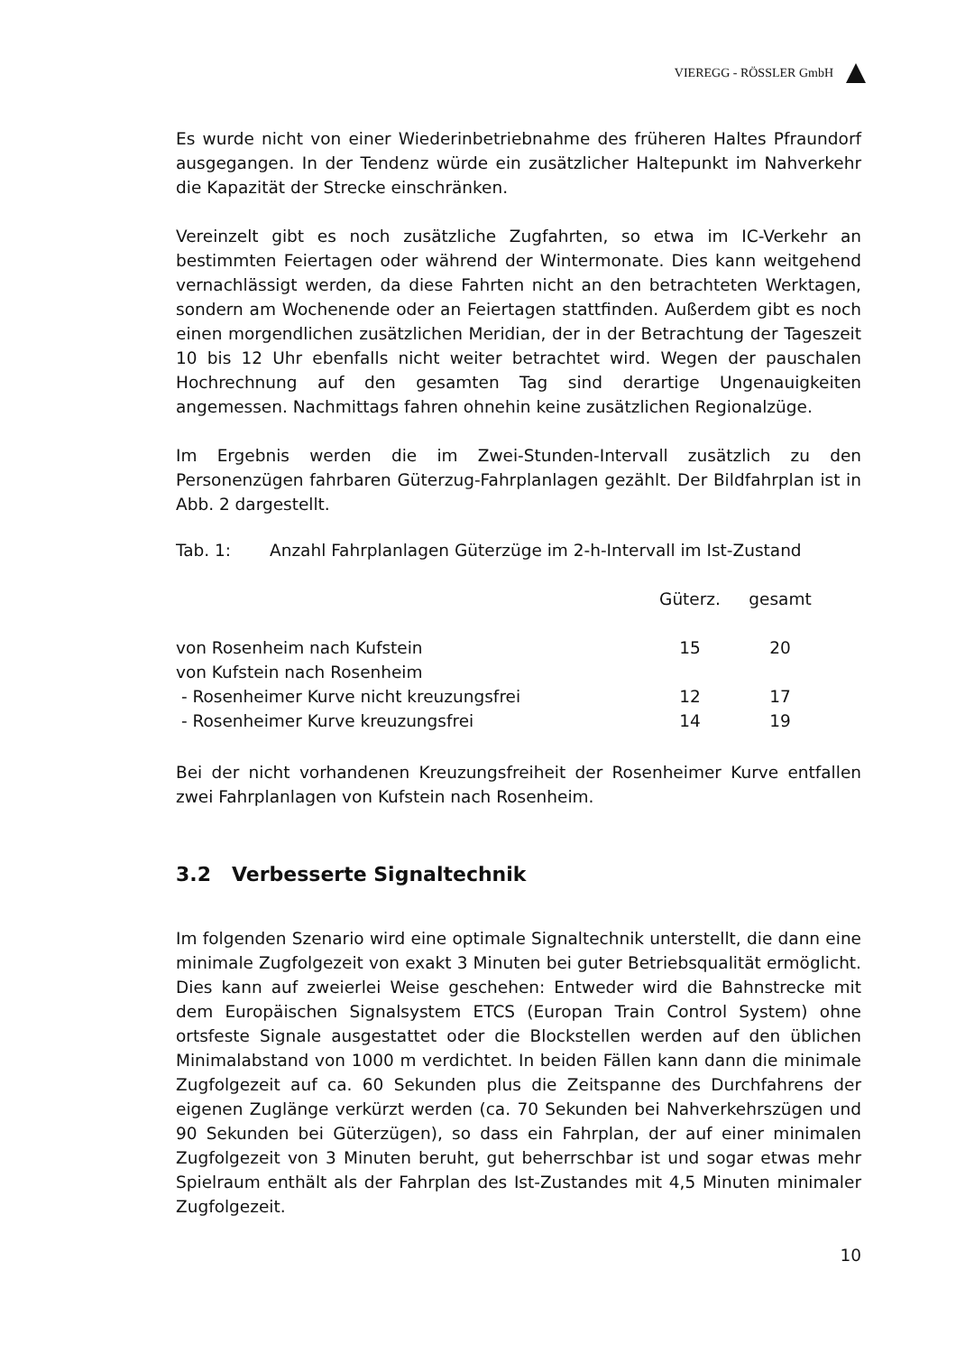VIEREGG - RÖSSLER GmbH
Es wurde nicht von einer Wiederinbetriebnahme des früheren Haltes Pfraundorf ausgegangen. In der Tendenz würde ein zusätzlicher Haltepunkt im Nahverkehr die Kapazität der Strecke einschränken.
Vereinzelt gibt es noch zusätzliche Zugfahrten, so etwa im IC-Verkehr an bestimmten Feiertagen oder während der Wintermonate. Dies kann weitgehend vernachlässigt werden, da diese Fahrten nicht an den betrachteten Werktagen, sondern am Wochenende oder an Feiertagen stattfinden. Außerdem gibt es noch einen morgendlichen zusätzlichen Meridian, der in der Betrachtung der Tageszeit 10 bis 12 Uhr ebenfalls nicht weiter betrachtet wird. Wegen der pauschalen Hochrechnung auf den gesamten Tag sind derartige Ungenauigkeiten angemessen. Nachmittags fahren ohnehin keine zusätzlichen Regionalzüge.
Im Ergebnis werden die im Zwei-Stunden-Intervall zusätzlich zu den Personenzügen fahrbaren Güterzug-Fahrplanlagen gezählt. Der Bildfahrplan ist in Abb. 2 dargestellt.
Tab. 1: Anzahl Fahrplanlagen Güterzüge im 2-h-Intervall im Ist-Zustand
| | Güterz. | gesamt | |
| --- | --- | --- | --- |
| von Rosenheim nach Kufstein | 15 | 20 | |
| von Kufstein nach Rosenheim | | | |
| - Rosenheimer Kurve nicht kreuzungsfrei | 12 | 17 | |
| - Rosenheimer Kurve kreuzungsfrei | 14 | 19 | |
Bei der nicht vorhandenen Kreuzungsfreiheit der Rosenheimer Kurve entfallen zwei Fahrplanlagen von Kufstein nach Rosenheim.
3.2 Verbesserte Signaltechnik
Im folgenden Szenario wird eine optimale Signaltechnik unterstellt, die dann eine minimale Zugfolgezeit von exakt 3 Minuten bei guter Betriebsqualität ermöglicht. Dies kann auf zweierlei Weise geschehen: Entweder wird die Bahnstrecke mit dem Europäischen Signalsystem ETCS (Europan Train Control System) ohne ortsfeste Signale ausgestattet oder die Blockstellen werden auf den üblichen Minimalabstand von 1000 m verdichtet. In beiden Fällen kann dann die minimale Zugfolgezeit auf ca. 60 Sekunden plus die Zeitspanne des Durchfahrens der eigenen Zuglänge verkürzt werden (ca. 70 Sekunden bei Nahverkehrszügen und 90 Sekunden bei Güterzügen), so dass ein Fahrplan, der auf einer minimalen Zugfolgezeit von 3 Minuten beruht, gut beherrschbar ist und sogar etwas mehr Spielraum enthält als der Fahrplan des Ist-Zustandes mit 4,5 Minuten minimaler Zugfolgezeit.
10